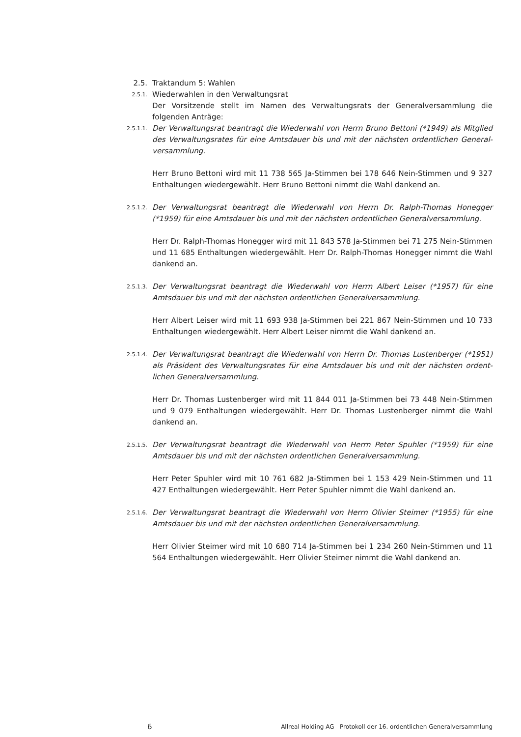2.5. Traktandum 5: Wahlen
2.5.1.
Wiederwahlen in den Verwaltungsrat
Der Vorsitzende stellt im Namen des Verwaltungsrats der Generalversammlung die folgenden Anträge:
2.5.1.1.
Der Verwaltungsrat beantragt die Wiederwahl von Herrn Bruno Bettoni (*1949) als Mitglied des Verwaltungsrates für eine Amtsdauer bis und mit der nächsten ordentlichen General­versammlung.
Herr Bruno Bettoni wird mit 11 738 565 Ja-Stimmen bei 178 646 Nein-Stimmen und 9 327 Enthaltungen wiedergewählt. Herr Bruno Bettoni nimmt die Wahl dankend an.
2.5.1.2.
Der Verwaltungsrat beantragt die Wiederwahl von Herrn Dr. Ralph-Thomas Honegger (*1959) für eine Amtsdauer bis und mit der nächsten ordentlichen Generalversammlung.
Herr Dr. Ralph-Thomas Honegger wird mit 11 843 578 Ja-Stimmen bei 71 275 Nein-Stimmen und 11 685 Enthaltungen wiedergewählt. Herr Dr. Ralph-Thomas Honegger nimmt die Wahl dankend an.
2.5.1.3.
Der Verwaltungsrat beantragt die Wiederwahl von Herrn Albert Leiser (*1957) für eine Amtsdauer bis und mit der nächsten ordentlichen Generalversammlung.
Herr Albert Leiser wird mit 11 693 938 Ja-Stimmen bei 221 867 Nein-Stimmen und 10 733 Enthaltungen wiedergewählt. Herr Albert Leiser nimmt die Wahl dankend an.
2.5.1.4.
Der Verwaltungsrat beantragt die Wiederwahl von Herrn Dr. Thomas Lustenberger (*1951) als Präsident des Verwaltungsrates für eine Amtsdauer bis und mit der nächsten ordent­lichen Generalversammlung.
Herr Dr. Thomas Lustenberger wird mit 11 844 011 Ja-Stimmen bei 73 448 Nein-Stimmen und 9 079 Enthaltungen wiedergewählt. Herr Dr. Thomas Lustenberger nimmt die Wahl dankend an.
2.5.1.5.
Der Verwaltungsrat beantragt die Wiederwahl von Herrn Peter Spuhler (*1959) für eine Amtsdauer bis und mit der nächsten ordentlichen Generalversammlung.
Herr Peter Spuhler wird mit 10 761 682 Ja-Stimmen bei 1 153 429 Nein-Stimmen und 11 427 Enthaltungen wiedergewählt. Herr Peter Spuhler nimmt die Wahl dankend an.
2.5.1.6.
Der Verwaltungsrat beantragt die Wiederwahl von Herrn Olivier Steimer (*1955) für eine Amtsdauer bis und mit der nächsten ordentlichen Generalversammlung.
Herr Olivier Steimer wird mit 10 680 714 Ja-Stimmen bei 1 234 260 Nein-Stimmen und 11 564 Enthaltungen wiedergewählt. Herr Olivier Steimer nimmt die Wahl dankend an.
6 Allreal Holding AG Protokoll der 16. ordentlichen Generalversammlung